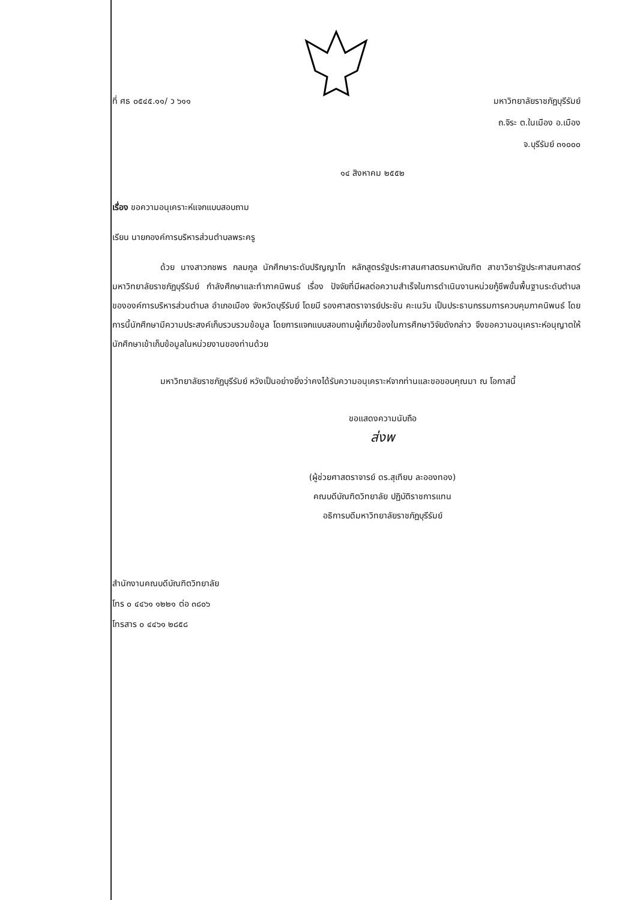ที่ ศธ ๐๕๔๕.๑๑/ ว ๖๑๑
มหาวิทยาลัยราชภัฏบุรีรัมย์
ถ.จิระ ต.ในเมือง อ.เมือง
จ.บุรีรัมย์ ๓๑๐๐๐
๑๔ สิงหาคม ๒๕๕๒
เรื่อง ขอความอนุเคราะห์แจกแบบสอบถาม
เรียน นายกองค์การบริหารส่วนตำบลพระครู
ด้วย นางสาวกชพร กลมกูล นักศึกษาระดับปริญญาโท หลักสูตรรัฐประศาสนศาสตรมหาบัณฑิต สาขาวิชารัฐประศาสนศาสตร์ มหาวิทยาลัยราชภัฏบุรีรัมย์ กำลังศึกษาและทำภาคนิพนธ์ เรื่อง ปัจจัยที่มีผลต่อความสำเร็จในการดำเนินงานหน่วยกู้ชีพขั้นพื้นฐานระดับตำบลขององค์การบริหารส่วนตำบล อำเภอเมือง จังหวัดบุรีรัมย์ โดยมี รองศาสตราจารย์ประชัน คะเนวัน เป็นประธานกรรมการควบคุมภาคนิพนธ์ โดยการนี้นักศึกษามีความประสงค์เก็บรวบรวมข้อมูล โดยการแจกแบบสอบถามผู้เกี่ยวข้องในการศึกษาวิจัยดังกล่าว จึงขอความอนุเคราะห์อนุญาตให้นักศึกษาเข้าเก็บข้อมูลในหน่วยงานของท่านด้วย
มหาวิทยาลัยราชภัฏบุรีรัมย์ หวังเป็นอย่างยิ่งว่าคงได้รับความอนุเคราะห์จากท่านและขอขอบคุณมา ณ โอกาสนี้
ขอแสดงความนับถือ
ส่งพ
(ผู้ช่วยศาสตราจารย์ ดร.สุเทียบ ละอองทอง)
คณบดีบัณฑิตวิทยาลัย ปฏิบัติราชการแทน
อธิการบดีมหาวิทยาลัยราชภัฏบุรีรัมย์
สำนักงานคณบดีบัณฑิตวิทยาลัย
โทร ๐ ๔๔๖๑ ๑๒๒๑ ต่อ ๓๘๐๖
โทรสาร ๐ ๔๔๖๑ ๒๘๕๘